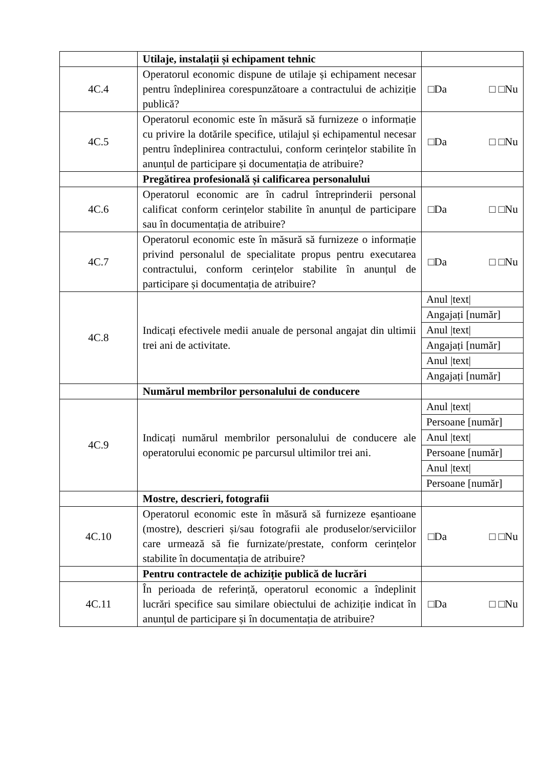| | Utilaje, instalații și echipament tehnic | |
| 4C.4 | Operatorul economic dispune de utilaje și echipament necesar pentru îndeplinirea corespunzătoare a contractului de achiziție publică? | □Da □ □Nu |
| 4C.5 | Operatorul economic este în măsură să furnizeze o informație cu privire la dotările specifice, utilajul și echipamentul necesar pentru îndeplinirea contractului, conform cerințelor stabilite în anunțul de participare și documentația de atribuire? | □Da □ □Nu |
| | Pregătirea profesională și calificarea personalului | |
| 4C.6 | Operatorul economic are în cadrul întreprinderii personal calificat conform cerințelor stabilite în anunțul de participare sau în documentația de atribuire? | □Da □ □Nu |
| 4C.7 | Operatorul economic este în măsură să furnizeze o informație privind personalul de specialitate propus pentru executarea contractului, conform cerințelor stabilite în anunțul de participare și documentația de atribuire? | □Da □ □Nu |
| 4C.8 | Indicați efectivele medii anuale de personal angajat din ultimii trei ani de activitate. | Anul /text/ Angajați [număr] Anul /text/ Angajați [număr] Anul /text/ Angajați [număr] |
| | Numărul membrilor personalului de conducere | |
| 4C.9 | Indicați numărul membrilor personalului de conducere ale operatorului economic pe parcursul ultimilor trei ani. | Anul /text/ Persoane [număr] Anul /text/ Persoane [număr] Anul /text/ Persoane [număr] |
| | Mostre, descrieri, fotografii | |
| 4C.10 | Operatorul economic este în măsură să furnizeze eșantioane (mostre), descrieri și/sau fotografii ale produselor/serviciilor care urmează să fie furnizate/prestate, conform cerințelor stabilite în documentația de atribuire? | □Da □ □Nu |
| | Pentru contractele de achiziție publică de lucrări | |
| 4C.11 | În perioada de referință, operatorul economic a îndeplinit lucrări specifice sau similare obiectului de achiziție indicat în anunțul de participare și în documentația de atribuire? | □Da □ □Nu |